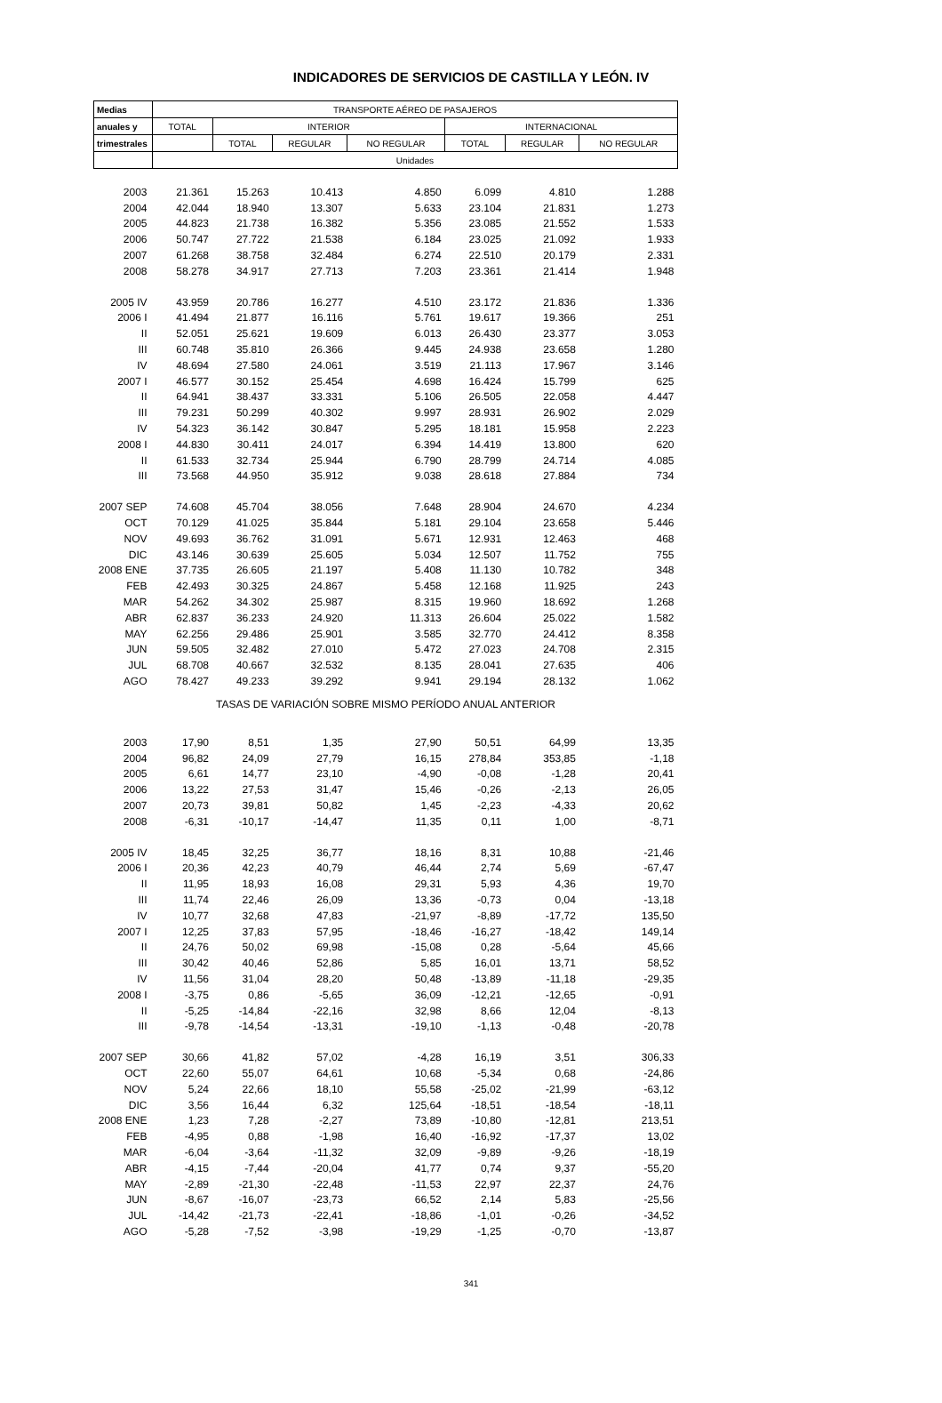INDICADORES DE SERVICIOS DE CASTILLA Y LEÓN. IV
| Medias | TRANSPORTE AÉREO DE PASAJEROS | | | | | | |
| --- | --- | --- | --- | --- | --- | --- | --- |
| anuales y | TOTAL | INTERIOR | | | INTERNACIONAL | | |
| trimestrales | | TOTAL | REGULAR | NO REGULAR | TOTAL | REGULAR | NO REGULAR |
| | Unidades | | | | | | |
| 2003 | 21.361 | 15.263 | 10.413 | 4.850 | 6.099 | 4.810 | 1.288 |
| 2004 | 42.044 | 18.940 | 13.307 | 5.633 | 23.104 | 21.831 | 1.273 |
| 2005 | 44.823 | 21.738 | 16.382 | 5.356 | 23.085 | 21.552 | 1.533 |
| 2006 | 50.747 | 27.722 | 21.538 | 6.184 | 23.025 | 21.092 | 1.933 |
| 2007 | 61.268 | 38.758 | 32.484 | 6.274 | 22.510 | 20.179 | 2.331 |
| 2008 | 58.278 | 34.917 | 27.713 | 7.203 | 23.361 | 21.414 | 1.948 |
| 2005 IV | 43.959 | 20.786 | 16.277 | 4.510 | 23.172 | 21.836 | 1.336 |
| 2006 I | 41.494 | 21.877 | 16.116 | 5.761 | 19.617 | 19.366 | 251 |
| II | 52.051 | 25.621 | 19.609 | 6.013 | 26.430 | 23.377 | 3.053 |
| III | 60.748 | 35.810 | 26.366 | 9.445 | 24.938 | 23.658 | 1.280 |
| IV | 48.694 | 27.580 | 24.061 | 3.519 | 21.113 | 17.967 | 3.146 |
| 2007 I | 46.577 | 30.152 | 25.454 | 4.698 | 16.424 | 15.799 | 625 |
| II | 64.941 | 38.437 | 33.331 | 5.106 | 26.505 | 22.058 | 4.447 |
| III | 79.231 | 50.299 | 40.302 | 9.997 | 28.931 | 26.902 | 2.029 |
| IV | 54.323 | 36.142 | 30.847 | 5.295 | 18.181 | 15.958 | 2.223 |
| 2008 I | 44.830 | 30.411 | 24.017 | 6.394 | 14.419 | 13.800 | 620 |
| II | 61.533 | 32.734 | 25.944 | 6.790 | 28.799 | 24.714 | 4.085 |
| III | 73.568 | 44.950 | 35.912 | 9.038 | 28.618 | 27.884 | 734 |
| 2007 SEP | 74.608 | 45.704 | 38.056 | 7.648 | 28.904 | 24.670 | 4.234 |
| OCT | 70.129 | 41.025 | 35.844 | 5.181 | 29.104 | 23.658 | 5.446 |
| NOV | 49.693 | 36.762 | 31.091 | 5.671 | 12.931 | 12.463 | 468 |
| DIC | 43.146 | 30.639 | 25.605 | 5.034 | 12.507 | 11.752 | 755 |
| 2008 ENE | 37.735 | 26.605 | 21.197 | 5.408 | 11.130 | 10.782 | 348 |
| FEB | 42.493 | 30.325 | 24.867 | 5.458 | 12.168 | 11.925 | 243 |
| MAR | 54.262 | 34.302 | 25.987 | 8.315 | 19.960 | 18.692 | 1.268 |
| ABR | 62.837 | 36.233 | 24.920 | 11.313 | 26.604 | 25.022 | 1.582 |
| MAY | 62.256 | 29.486 | 25.901 | 3.585 | 32.770 | 24.412 | 8.358 |
| JUN | 59.505 | 32.482 | 27.010 | 5.472 | 27.023 | 24.708 | 2.315 |
| JUL | 68.708 | 40.667 | 32.532 | 8.135 | 28.041 | 27.635 | 406 |
| AGO | 78.427 | 49.233 | 39.292 | 9.941 | 29.194 | 28.132 | 1.062 |
| TASAS DE VARIACIÓN SOBRE MISMO PERÍODO ANUAL ANTERIOR | | | | | | | |
| 2003 | 17,90 | 8,51 | 1,35 | 27,90 | 50,51 | 64,99 | 13,35 |
| 2004 | 96,82 | 24,09 | 27,79 | 16,15 | 278,84 | 353,85 | -1,18 |
| 2005 | 6,61 | 14,77 | 23,10 | -4,90 | -0,08 | -1,28 | 20,41 |
| 2006 | 13,22 | 27,53 | 31,47 | 15,46 | -0,26 | -2,13 | 26,05 |
| 2007 | 20,73 | 39,81 | 50,82 | 1,45 | -2,23 | -4,33 | 20,62 |
| 2008 | -6,31 | -10,17 | -14,47 | 11,35 | 0,11 | 1,00 | -8,71 |
| 2005 IV | 18,45 | 32,25 | 36,77 | 18,16 | 8,31 | 10,88 | -21,46 |
| 2006 I | 20,36 | 42,23 | 40,79 | 46,44 | 2,74 | 5,69 | -67,47 |
| II | 11,95 | 18,93 | 16,08 | 29,31 | 5,93 | 4,36 | 19,70 |
| III | 11,74 | 22,46 | 26,09 | 13,36 | -0,73 | 0,04 | -13,18 |
| IV | 10,77 | 32,68 | 47,83 | -21,97 | -8,89 | -17,72 | 135,50 |
| 2007 I | 12,25 | 37,83 | 57,95 | -18,46 | -16,27 | -18,42 | 149,14 |
| II | 24,76 | 50,02 | 69,98 | -15,08 | 0,28 | -5,64 | 45,66 |
| III | 30,42 | 40,46 | 52,86 | 5,85 | 16,01 | 13,71 | 58,52 |
| IV | 11,56 | 31,04 | 28,20 | 50,48 | -13,89 | -11,18 | -29,35 |
| 2008 I | -3,75 | 0,86 | -5,65 | 36,09 | -12,21 | -12,65 | -0,91 |
| II | -5,25 | -14,84 | -22,16 | 32,98 | 8,66 | 12,04 | -8,13 |
| III | -9,78 | -14,54 | -13,31 | -19,10 | -1,13 | -0,48 | -20,78 |
| 2007 SEP | 30,66 | 41,82 | 57,02 | -4,28 | 16,19 | 3,51 | 306,33 |
| OCT | 22,60 | 55,07 | 64,61 | 10,68 | -5,34 | 0,68 | -24,86 |
| NOV | 5,24 | 22,66 | 18,10 | 55,58 | -25,02 | -21,99 | -63,12 |
| DIC | 3,56 | 16,44 | 6,32 | 125,64 | -18,51 | -18,54 | -18,11 |
| 2008 ENE | 1,23 | 7,28 | -2,27 | 73,89 | -10,80 | -12,81 | 213,51 |
| FEB | -4,95 | 0,88 | -1,98 | 16,40 | -16,92 | -17,37 | 13,02 |
| MAR | -6,04 | -3,64 | -11,32 | 32,09 | -9,89 | -9,26 | -18,19 |
| ABR | -4,15 | -7,44 | -20,04 | 41,77 | 0,74 | 9,37 | -55,20 |
| MAY | -2,89 | -21,30 | -22,48 | -11,53 | 22,97 | 22,37 | 24,76 |
| JUN | -8,67 | -16,07 | -23,73 | 66,52 | 2,14 | 5,83 | -25,56 |
| JUL | -14,42 | -21,73 | -22,41 | -18,86 | -1,01 | -0,26 | -34,52 |
| AGO | -5,28 | -7,52 | -3,98 | -19,29 | -1,25 | -0,70 | -13,87 |
341